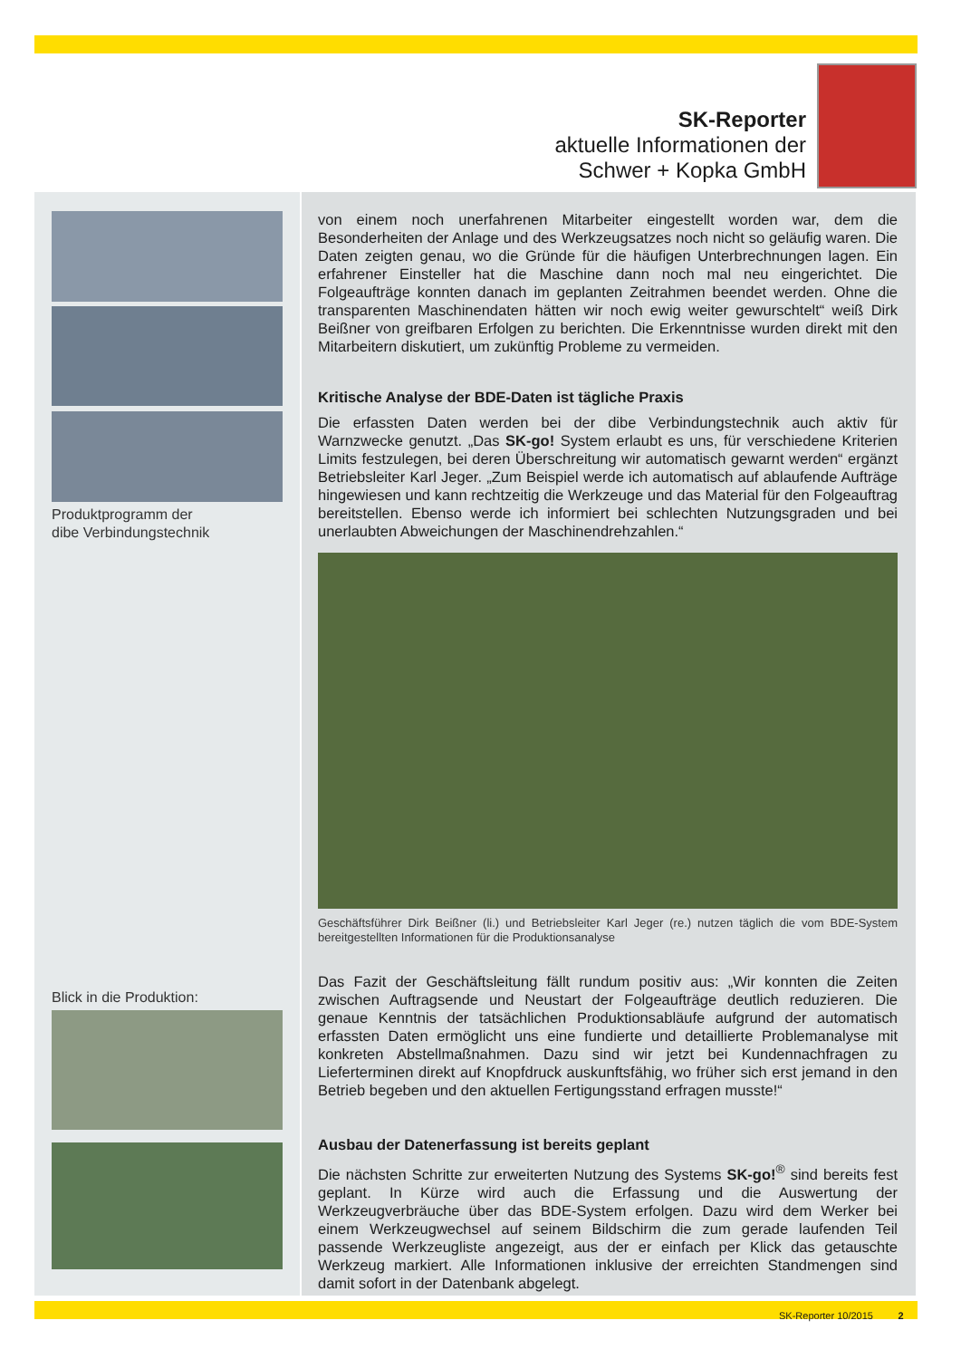SK-Reporter
aktuelle Informationen der
Schwer + Kopka GmbH
Produktprogramm der
dibe Verbindungstechnik
Blick in die Produktion:
von einem noch unerfahrenen Mitarbeiter eingestellt worden war, dem die Besonderheiten der Anlage und des Werkzeugsatzes noch nicht so geläufig waren. Die Daten zeigten genau, wo die Gründe für die häufigen Unterbrechnungen lagen. Ein erfahrener Einsteller hat die Maschine dann noch mal neu eingerichtet. Die Folgeaufträge konnten danach im geplanten Zeitrahmen beendet werden. Ohne die transparenten Maschinendaten hätten wir noch ewig weiter gewurschtelt“ weiß Dirk Beißner von greifbaren Erfolgen zu berichten. Die Erkenntnisse wurden direkt mit den Mitarbeitern diskutiert, um zukünftig Probleme zu vermeiden.
Kritische Analyse der BDE-Daten ist tägliche Praxis
Die erfassten Daten werden bei der dibe Verbindungstechnik auch aktiv für Warnzwecke genutzt. „Das SK-go! System erlaubt es uns, für verschiedene Kriterien Limits festzulegen, bei deren Überschreitung wir automatisch gewarnt werden“ ergänzt Betriebsleiter Karl Jeger. „Zum Beispiel werde ich automatisch auf ablaufende Aufträge hingewiesen und kann rechtzeitig die Werkzeuge und das Material für den Folgeauftrag bereitstellen. Ebenso werde ich informiert bei schlechten Nutzungsgraden und bei unerlaubten Abweichungen der Maschinendrehzahlen.“
Geschäftsführer Dirk Beißner (li.) und Betriebsleiter Karl Jeger (re.) nutzen täglich die vom BDE-System bereitgestellten Informationen für die Produktionsanalyse
Das Fazit der Geschäftsleitung fällt rundum positiv aus: „Wir konnten die Zeiten zwischen Auftragsende und Neustart der Folgeaufträge deutlich reduzieren. Die genaue Kenntnis der tatsächlichen Produktionsabläufe aufgrund der automatisch erfassten Daten ermöglicht uns eine fundierte und detaillierte Problemanalyse mit konkreten Abstellmaßnahmen. Dazu sind wir jetzt bei Kundennachfragen zu Lieferterminen direkt auf Knopfdruck auskunftsfähig, wo früher sich erst jemand in den Betrieb begeben und den aktuellen Fertigungsstand erfragen musste!“
Ausbau der Datenerfassung ist bereits geplant
Die nächsten Schritte zur erweiterten Nutzung des Systems SK-go!<sup>®</sup> sind bereits fest geplant. In Kürze wird auch die Erfassung und die Auswertung der Werkzeugverbräuche über das BDE-System erfolgen. Dazu wird dem Werker bei einem Werkzeugwechsel auf seinem Bildschirm die zum gerade laufenden Teil passende Werkzeugliste angezeigt, aus der er einfach per Klick das getauschte Werkzeug markiert. Alle Informationen inklusive der erreichten Standmengen sind damit sofort in der Datenbank abgelegt.
SK-Reporter 10/2015 2